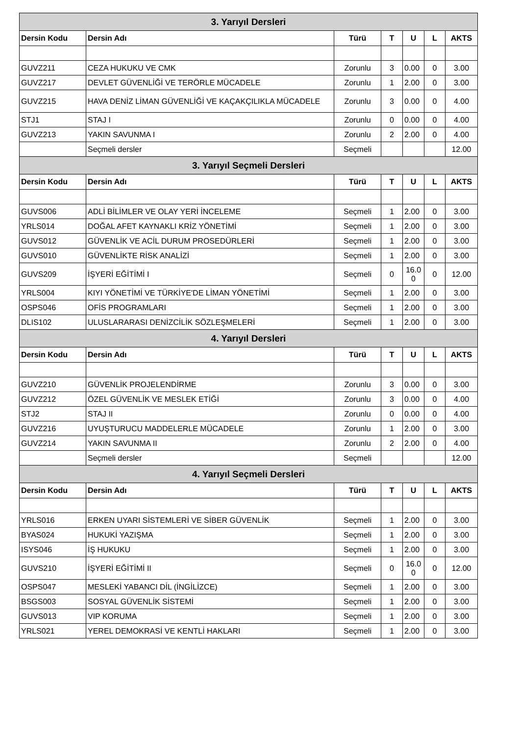| 3. Yarıyıl Dersleri | | | | | | |
| --- | --- | --- | --- | --- | --- | --- |
| Dersin Kodu | Dersin Adı | Türü | T | U | L | AKTS |
| GUVZ211 | CEZA HUKUKU VE CMK | Zorunlu | 3 | 0.00 | 0 | 3.00 |
| GUVZ217 | DEVLET GÜVENLİĞİ VE TERÖRLE MÜCADELE | Zorunlu | 1 | 2.00 | 0 | 3.00 |
| GUVZ215 | HAVA DENİZ LİMAN GÜVENLİĞİ VE KAÇAKÇILIKLA MÜCADELE | Zorunlu | 3 | 0.00 | 0 | 4.00 |
| STJ1 | STAJ I | Zorunlu | 0 | 0.00 | 0 | 4.00 |
| GUVZ213 | YAKIN SAVUNMA I | Zorunlu | 2 | 2.00 | 0 | 4.00 |
| | Seçmeli dersler | Seçmeli | | | | 12.00 |
| 3. Yarıyıl Seçmeli Dersleri | | | | | | |
| Dersin Kodu | Dersin Adı | Türü | T | U | L | AKTS |
| GUVS006 | ADLİ BİLİMLER VE OLAY YERİ İNCELEME | Seçmeli | 1 | 2.00 | 0 | 3.00 |
| YRLS014 | DOĞAL AFET KAYNAKLI KRİZ YÖNETİMİ | Seçmeli | 1 | 2.00 | 0 | 3.00 |
| GUVS012 | GÜVENLİK VE ACİL DURUM PROSEDÜRLERİ | Seçmeli | 1 | 2.00 | 0 | 3.00 |
| GUVS010 | GÜVENLİKTE RİSK ANALİZİ | Seçmeli | 1 | 2.00 | 0 | 3.00 |
| GUVS209 | İŞYERİ EĞİTİMİ I | Seçmeli | 0 | 16.0 0 | 0 | 12.00 |
| YRLS004 | KIYI YÖNETİMİ VE TÜRKİYE'DE LİMAN YÖNETİMİ | Seçmeli | 1 | 2.00 | 0 | 3.00 |
| OSPS046 | OFİS PROGRAMLARI | Seçmeli | 1 | 2.00 | 0 | 3.00 |
| DLIS102 | ULUSLARARASI DENİZCİLİK SÖZLEŞMELERİ | Seçmeli | 1 | 2.00 | 0 | 3.00 |
| 4. Yarıyıl Dersleri | | | | | | |
| Dersin Kodu | Dersin Adı | Türü | T | U | L | AKTS |
| GUVZ210 | GÜVENLİK PROJELENDİRME | Zorunlu | 3 | 0.00 | 0 | 3.00 |
| GUVZ212 | ÖZEL GÜVENLİK VE MESLEK ETİĞİ | Zorunlu | 3 | 0.00 | 0 | 4.00 |
| STJ2 | STAJ II | Zorunlu | 0 | 0.00 | 0 | 4.00 |
| GUVZ216 | UYUŞTURUCU MADDELERLE MÜCADELE | Zorunlu | 1 | 2.00 | 0 | 3.00 |
| GUVZ214 | YAKIN SAVUNMA II | Zorunlu | 2 | 2.00 | 0 | 4.00 |
| | Seçmeli dersler | Seçmeli | | | | 12.00 |
| 4. Yarıyıl Seçmeli Dersleri | | | | | | |
| Dersin Kodu | Dersin Adı | Türü | T | U | L | AKTS |
| YRLS016 | ERKEN UYARI SİSTEMLERİ VE SİBER GÜVENLİK | Seçmeli | 1 | 2.00 | 0 | 3.00 |
| BYAS024 | HUKUKİ YAZIŞMA | Seçmeli | 1 | 2.00 | 0 | 3.00 |
| ISYS046 | İŞ HUKUKU | Seçmeli | 1 | 2.00 | 0 | 3.00 |
| GUVS210 | İŞYERİ EĞİTİMİ II | Seçmeli | 0 | 16.0 0 | 0 | 12.00 |
| OSPS047 | MESLEKİ YABANCI DİL (İNGİLİZCE) | Seçmeli | 1 | 2.00 | 0 | 3.00 |
| BSGS003 | SOSYAL GÜVENLİK SİSTEMİ | Seçmeli | 1 | 2.00 | 0 | 3.00 |
| GUVS013 | VIP KORUMA | Seçmeli | 1 | 2.00 | 0 | 3.00 |
| YRLS021 | YEREL DEMOKRASİ VE KENTLİ HAKLARI | Seçmeli | 1 | 2.00 | 0 | 3.00 |